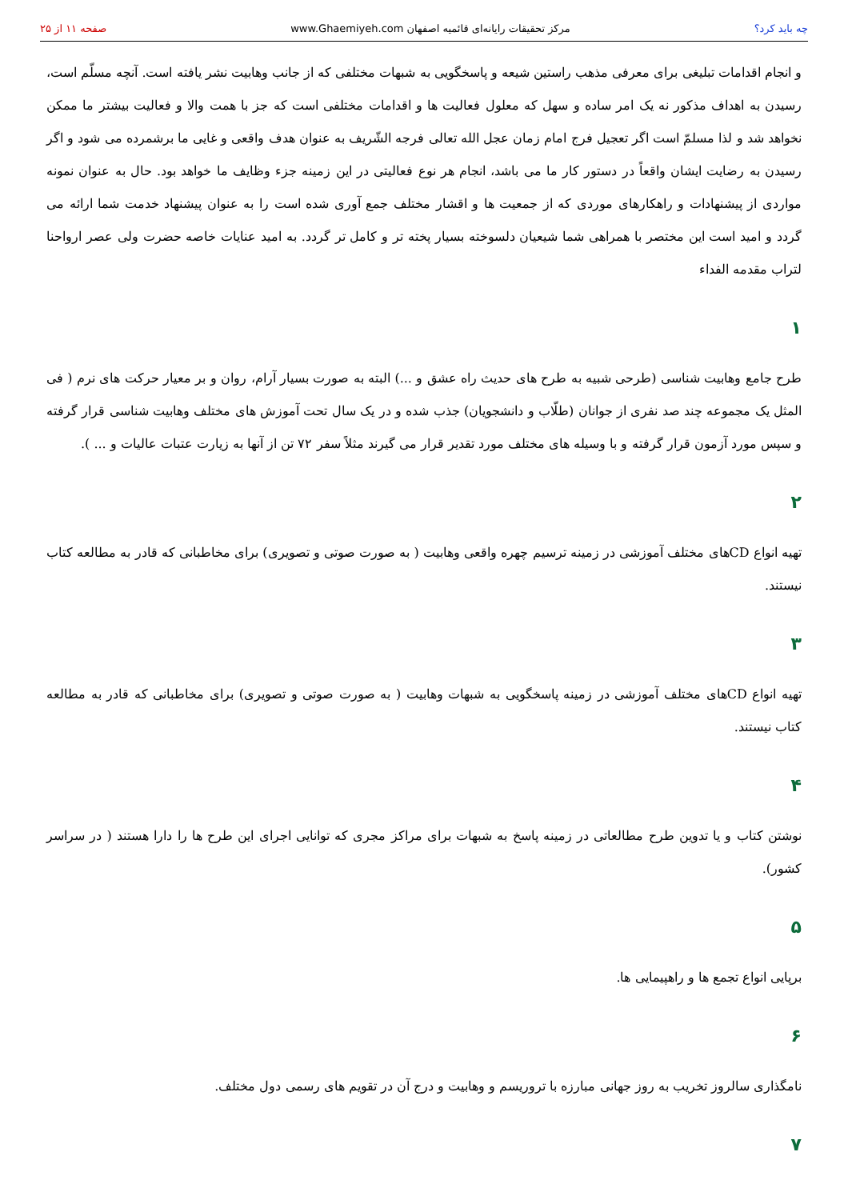چه باید کرد؟ مرکز تحقیقات رایانه‌ای قائمیه اصفهان www.Ghaemiyeh.com صفحه ۱۱ از ۲۵
و انجام اقدامات تبلیغی برای معرفی مذهب راستین شیعه و پاسخگویی به شبهات مختلفی که از جانب وهابیت نشر یافته است. آنچه مسلّم است، رسیدن به اهداف مذکور نه یک امر ساده و سهل که معلول فعالیت ها و اقدامات مختلفی است که جز با همت والا و فعالیت بیشتر ما ممکن نخواهد شد و لذا مسلمّ است اگر تعجیل فرج امام زمان عجل الله تعالی فرجه الشّریف به عنوان هدف واقعی و غایی ما برشمرده می شود و اگر رسیدن به رضایت ایشان واقعاً در دستور کار ما می باشد، انجام هر نوع فعالیتی در این زمینه جزء وظایف ما خواهد بود. حال به عنوان نمونه مواردی از پیشنهادات و راهکارهای موردی که از جمعیت ها و اقشار مختلف جمع آوری شده است را به عنوان پیشنهاد خدمت شما ارائه می گردد و امید است این مختصر با همراهی شما شیعیان دلسوخته بسیار پخته تر و کامل تر گردد. به امید عنایات خاصه حضرت ولی عصر ارواحنا لتراب مقدمه الفداء
۱
طرح جامع وهابیت شناسی (طرحی شبیه به طرح های حدیث راه عشق و ...) البته به صورت بسیار آرام، روان و بر معیار حرکت های نرم ( فی المثل یک مجموعه چند صد نفری از جوانان (طلّاب و دانشجویان) جذب شده و در یک سال تحت آموزش های مختلف وهابیت شناسی قرار گرفته و سپس مورد آزمون قرار گرفته و با وسیله های مختلف مورد تقدیر قرار می گیرند مثلاً سفر ۷۲ تن از آنها به زیارت عتبات عالیات و ... ).
۲
تهیه انواع CDهای مختلف آموزشی در زمینه ترسیم چهره واقعی وهابیت ( به صورت صوتی و تصویری) برای مخاطبانی که قادر به مطالعه کتاب نیستند.
۳
تهیه انواع CDهای مختلف آموزشی در زمینه پاسخگویی به شبهات وهابیت ( به صورت صوتی و تصویری) برای مخاطبانی که قادر به مطالعه کتاب نیستند.
۴
نوشتن کتاب و یا تدوین طرح مطالعاتی در زمینه پاسخ به شبهات برای مراکز مجری که توانایی اجرای این طرح ها را دارا هستند ( در سراسر کشور).
۵
برپایی انواع تجمع ها و راهپیمایی ها.
۶
نامگذاری سالروز تخریب به روز جهانی مبارزه با تروریسم و وهابیت و درج آن در تقویم های رسمی دول مختلف.
۷